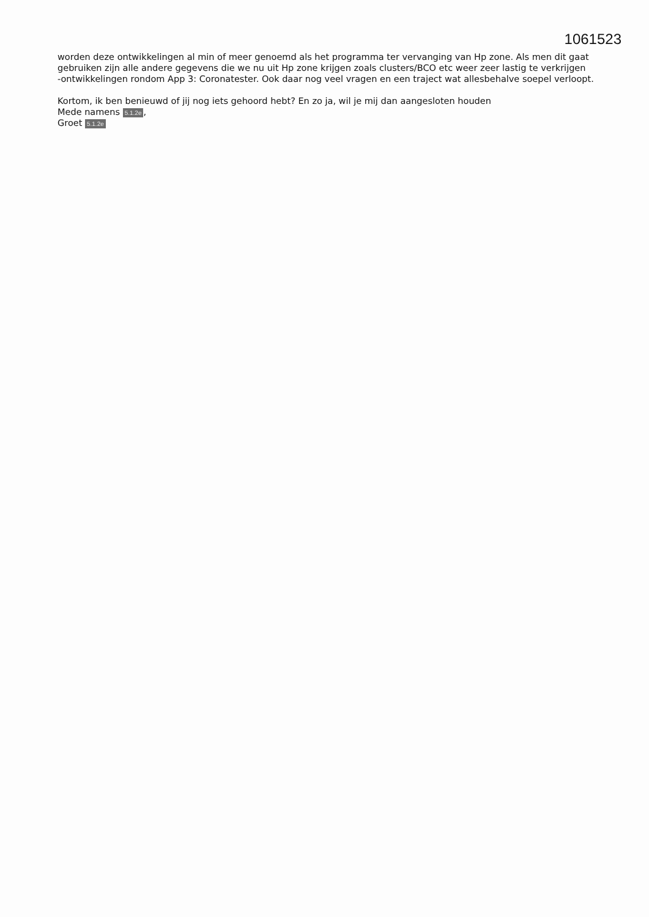1061523
worden deze ontwikkelingen al min of meer genoemd als het programma ter vervanging van Hp zone. Als men dit gaat gebruiken zijn alle andere gegevens die we nu uit Hp zone krijgen zoals clusters/BCO etc weer zeer lastig te verkrijgen
-ontwikkelingen rondom App 3: Coronatester. Ook daar nog veel vragen en een traject wat allesbehalve soepel verloopt.
Kortom, ik ben benieuwd of jij nog iets gehoord hebt? En zo ja, wil je mij dan aangesloten houden
Mede namens 5.1.2e,
Groet 5.1.2e